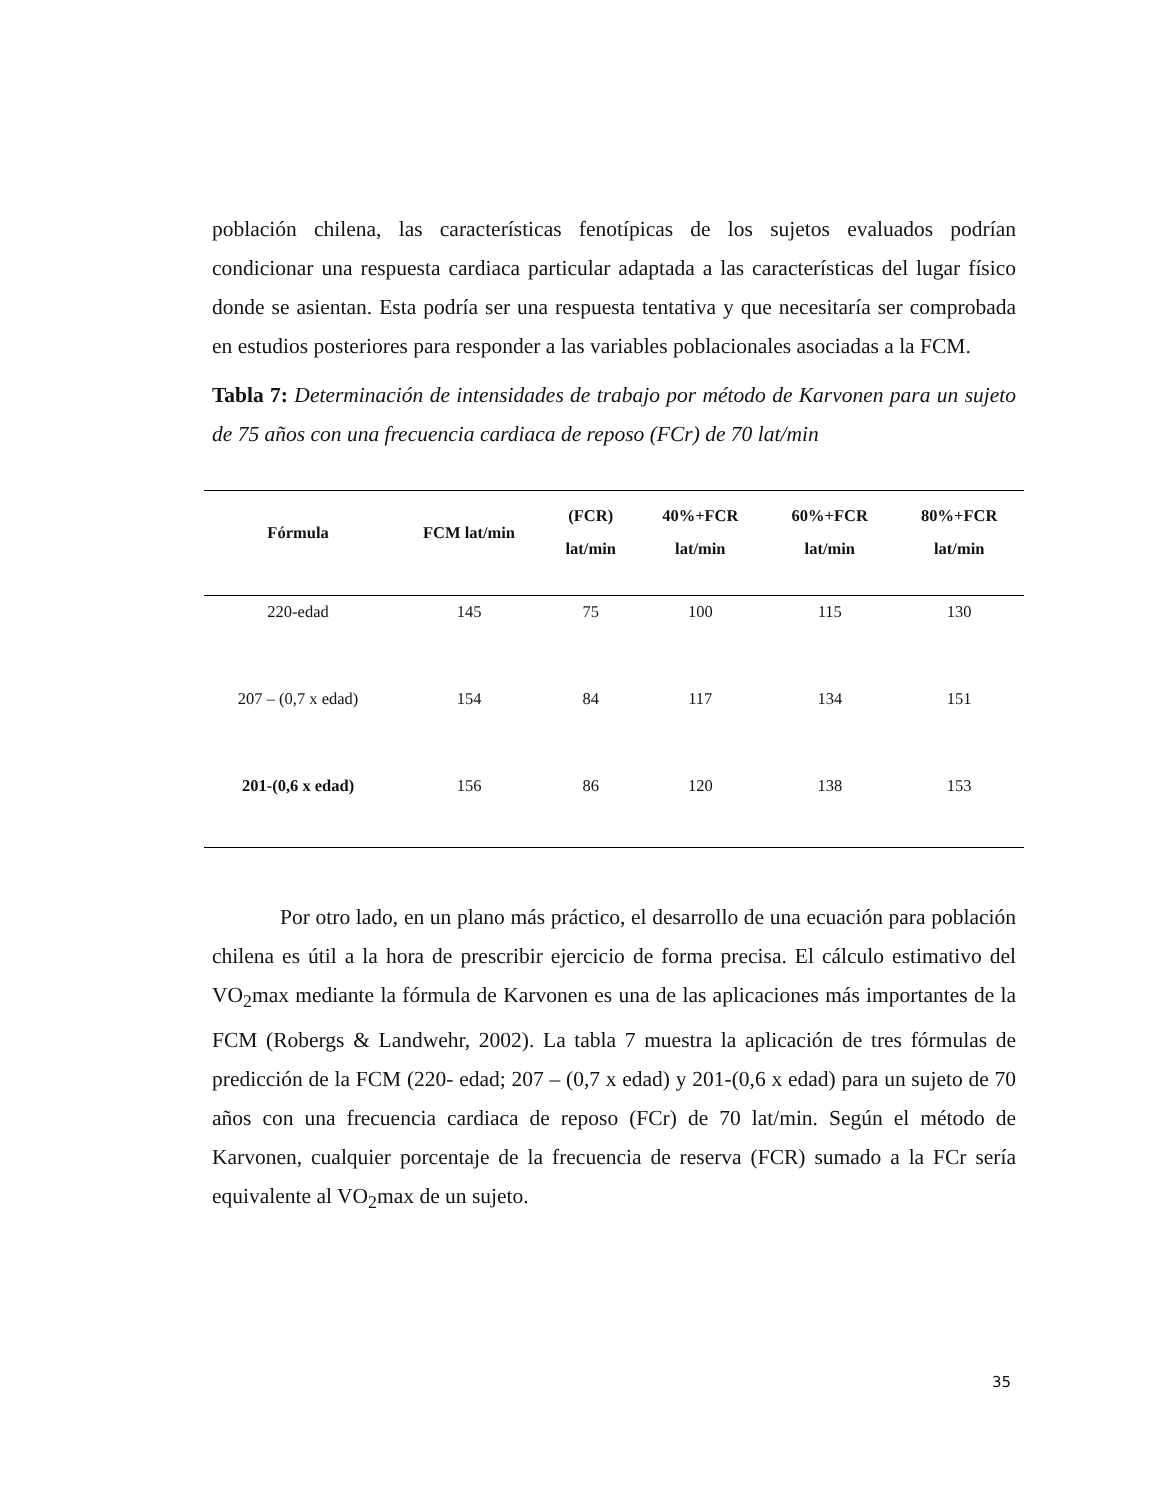población chilena, las características fenotípicas de los sujetos evaluados podrían condicionar una respuesta cardiaca particular adaptada a las características del lugar físico donde se asientan. Esta podría ser una respuesta tentativa y que necesitaría ser comprobada en estudios posteriores para responder a las variables poblacionales asociadas a la FCM.
Tabla 7: Determinación de intensidades de trabajo por método de Karvonen para un sujeto de 75 años con una frecuencia cardiaca de reposo (FCr) de 70 lat/min
| Fórmula | FCM lat/min | (FCR) lat/min | 40%+FCR lat/min | 60%+FCR lat/min | 80%+FCR lat/min |
| --- | --- | --- | --- | --- | --- |
| 220-edad | 145 | 75 | 100 | 115 | 130 |
| 207 – (0,7 x edad) | 154 | 84 | 117 | 134 | 151 |
| 201-(0,6 x edad) | 156 | 86 | 120 | 138 | 153 |
Por otro lado, en un plano más práctico, el desarrollo de una ecuación para población chilena es útil a la hora de prescribir ejercicio de forma precisa. El cálculo estimativo del VO<sub>2</sub>max mediante la fórmula de Karvonen es una de las aplicaciones más importantes de la FCM (Robergs & Landwehr, 2002). La tabla 7 muestra la aplicación de tres fórmulas de predicción de la FCM (220- edad; 207 – (0,7 x edad) y 201-(0,6 x edad) para un sujeto de 70 años con una frecuencia cardiaca de reposo (FCr) de 70 lat/min. Según el método de Karvonen, cualquier porcentaje de la frecuencia de reserva (FCR) sumado a la FCr sería equivalente al VO<sub>2</sub>max de un sujeto.
35